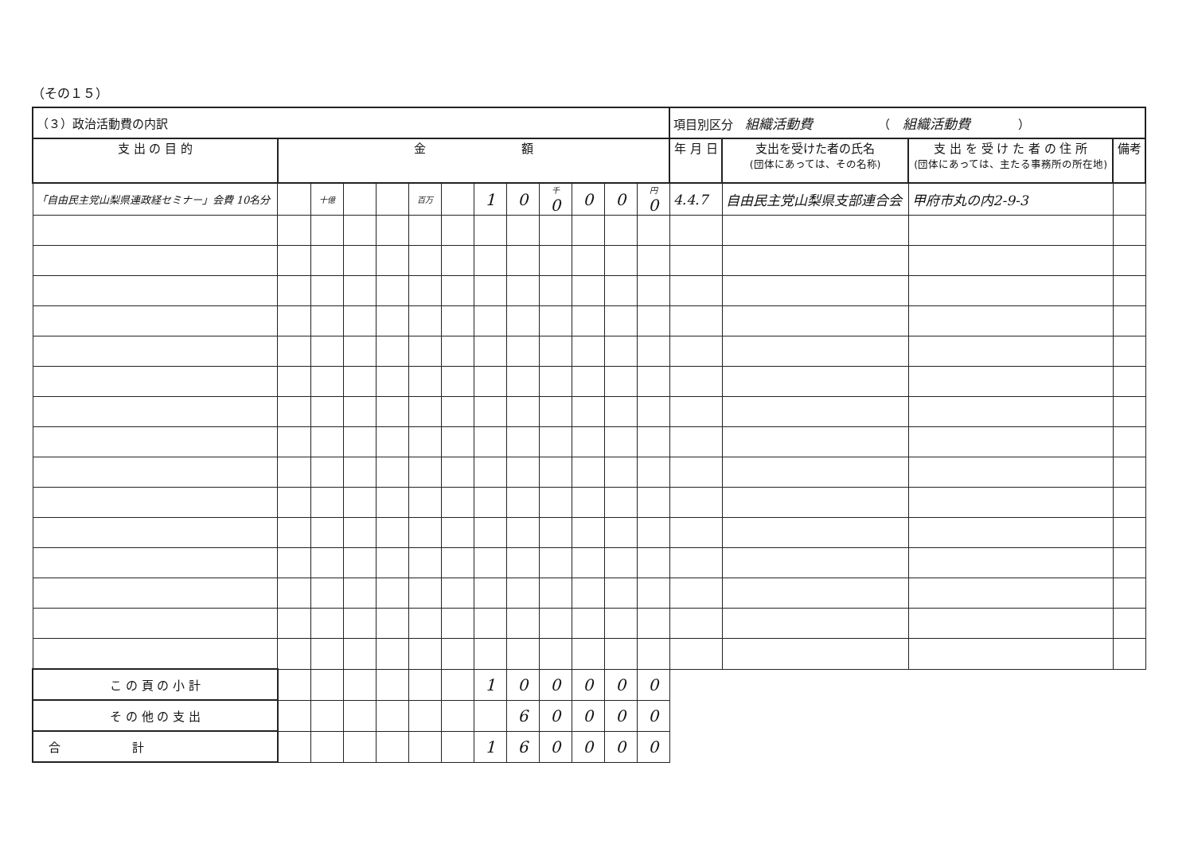（その１５）
| （３）政治活動費の内訳 | | | | | | | | | | | | | 項目別区分 組織活動費 （ 組織活動費 ） | | | |
| 支 出 の 目 的 | 金 額 | | | | | | | | | | | | 年 月 日 | 支出を受けた者の氏名 (団体にあっては、その名称) | 支 出 を 受 け た 者 の 住 所 (団体にあっては、主たる事務所の所在地) | 備考 |
| 「自由民主党山梨県連政経セミナー」会費 10名分 | | 十億 | | | 百万 | | 1 | 0 | 千 0 | 0 | 0 | 円 0 | 4.4.7 | 自由民主党山梨県支部連合会 | 甲府市丸の内2-9-3 | |
| こ の 頁 の 小 計 | | | | | | | 1 | 0 | 0 | 0 | 0 | 0 | | | | |
| そ の 他 の 支 出 | | | | | | | | 6 | 0 | 0 | 0 | 0 | | | | |
| 合 計 | | | | | | | 1 | 6 | 0 | 0 | 0 | 0 | | | | |